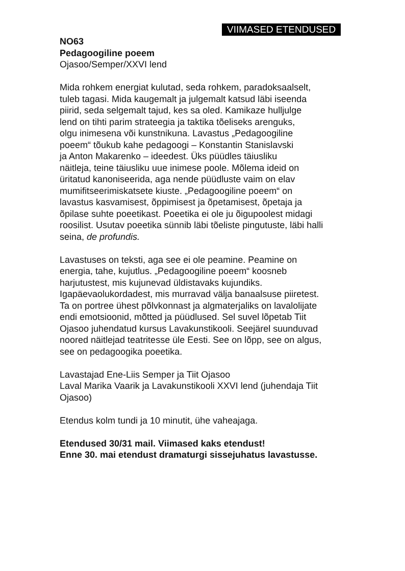VIIMASED ETENDUSED
NO63
Pedagoogiline poeem
Ojasoo/Semper/XXVI lend
Mida rohkem energiat kulutad, seda rohkem, paradoksaalselt,
tuleb tagasi. Mida kaugemalt ja julgemalt katsud läbi iseenda
piirid, seda selgemalt tajud, kes sa oled. Kamikaze hulljulge
lend on tihti parim strateegia ja taktika tõeliseks arenguks,
olgu inimesena või kunstnikuna. Lavastus „Pedagoogiline
poeem“ tõukub kahe pedagoogi – Konstantin Stanislavski
ja Anton Makarenko – ideedest. Üks püüdles täiusliku
näitleja, teine täiusliku uue inimese poole. Mõlema ideid on
üritatud kanoniseerida, aga nende püüdluste vaim on elav
mumifitseerimiskatsete kiuste. „Pedagoogiline poeem“ on
lavastus kasvamisest, õppimisest ja õpetamisest, õpetaja ja
õpilase suhte poeetikast. Poeetika ei ole ju õigupoolest midagi
roosilist. Usutav poeetika sünnib läbi tõeliste pingutuste, läbi halli
seina, de profundis.
Lavastuses on teksti, aga see ei ole peamine. Peamine on
energia, tahe, kujutlus. „Pedagoogiline poeem“ koosneb
harjutustest, mis kujunevad üldistavaks kujundiks.
Igapäevaolukordadest, mis murravad välja banaalsuse piiretest.
Ta on portree ühest põlvkonnast ja algmaterjaliks on lavalolijate
endi emotsioonid, mõtted ja püüdlused. Sel suvel lõpetab Tiit
Ojasoo juhendatud kursus Lavakunstikooli. Seejärel suunduvad
noored näitlejad teatritesse üle Eesti. See on lõpp, see on algus,
see on pedagoogika poeetika.
Lavastajad Ene-Liis Semper ja Tiit Ojasoo
Laval Marika Vaarik ja Lavakunstikooli XXVI lend (juhendaja Tiit
Ojasoo)
Etendus kolm tundi ja 10 minutit, ühe vaheajaga.
Etendused 30/31 mail. Viimased kaks etendust!
Enne 30. mai etendust dramaturgi sissejuhatus lavastusse.